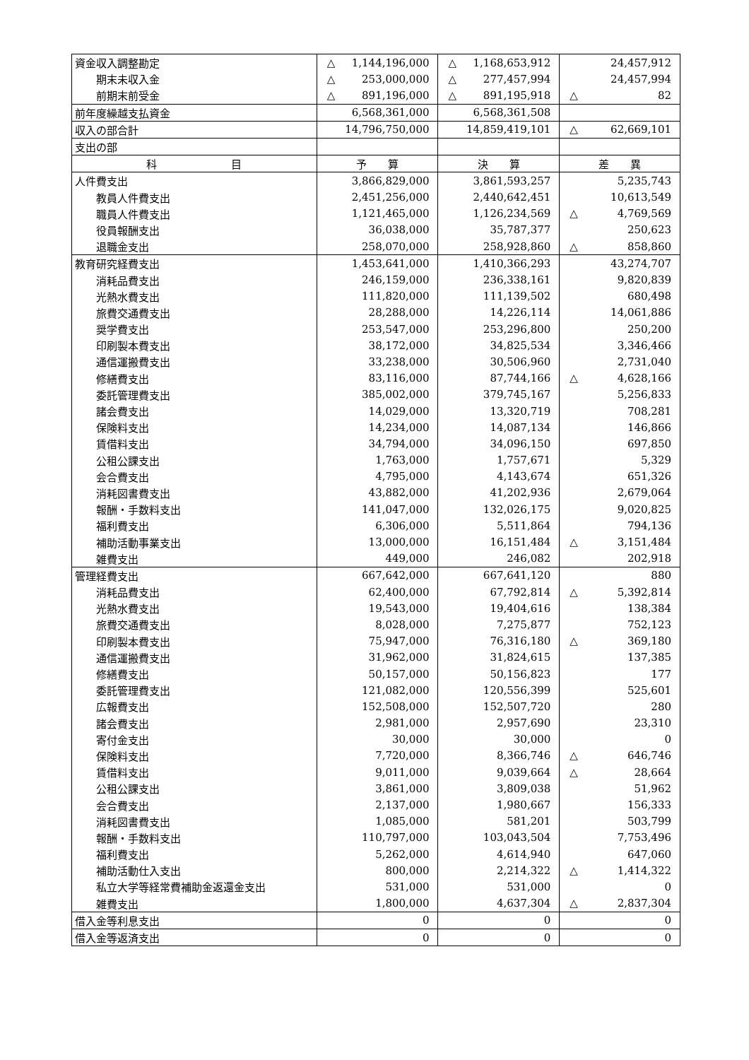| 資金収入調整勘定 | △ 1,144,196,000 | △ 1,168,653,912 | 24,457,912 |
| 期末未収入金 | △ 253,000,000 | △ 277,457,994 | 24,457,994 |
| 前期末前受金 | △ 891,196,000 | △ 891,195,918 | △ 82 |
| 前年度繰越支払資金 | 6,568,361,000 | 6,568,361,508 | |
| 収入の部合計 | 14,796,750,000 | 14,859,419,101 | △ 62,669,101 |
| 支出の部 | | | |
| 科 目 | 予 算 | 決 算 | 差 異 |
| 人件費支出 | 3,866,829,000 | 3,861,593,257 | 5,235,743 |
| 教員人件費支出 | 2,451,256,000 | 2,440,642,451 | 10,613,549 |
| 職員人件費支出 | 1,121,465,000 | 1,126,234,569 | △ 4,769,569 |
| 役員報酬支出 | 36,038,000 | 35,787,377 | 250,623 |
| 退職金支出 | 258,070,000 | 258,928,860 | △ 858,860 |
| 教育研究経費支出 | 1,453,641,000 | 1,410,366,293 | 43,274,707 |
| 消耗品費支出 | 246,159,000 | 236,338,161 | 9,820,839 |
| 光熱水費支出 | 111,820,000 | 111,139,502 | 680,498 |
| 旅費交通費支出 | 28,288,000 | 14,226,114 | 14,061,886 |
| 奨学費支出 | 253,547,000 | 253,296,800 | 250,200 |
| 印刷製本費支出 | 38,172,000 | 34,825,534 | 3,346,466 |
| 通信運搬費支出 | 33,238,000 | 30,506,960 | 2,731,040 |
| 修繕費支出 | 83,116,000 | 87,744,166 | △ 4,628,166 |
| 委託管理費支出 | 385,002,000 | 379,745,167 | 5,256,833 |
| 諸会費支出 | 14,029,000 | 13,320,719 | 708,281 |
| 保険料支出 | 14,234,000 | 14,087,134 | 146,866 |
| 賃借料支出 | 34,794,000 | 34,096,150 | 697,850 |
| 公租公課支出 | 1,763,000 | 1,757,671 | 5,329 |
| 会合費支出 | 4,795,000 | 4,143,674 | 651,326 |
| 消耗図書費支出 | 43,882,000 | 41,202,936 | 2,679,064 |
| 報酬・手数料支出 | 141,047,000 | 132,026,175 | 9,020,825 |
| 福利費支出 | 6,306,000 | 5,511,864 | 794,136 |
| 補助活動事業支出 | 13,000,000 | 16,151,484 | △ 3,151,484 |
| 雑費支出 | 449,000 | 246,082 | 202,918 |
| 管理経費支出 | 667,642,000 | 667,641,120 | 880 |
| 消耗品費支出 | 62,400,000 | 67,792,814 | △ 5,392,814 |
| 光熱水費支出 | 19,543,000 | 19,404,616 | 138,384 |
| 旅費交通費支出 | 8,028,000 | 7,275,877 | 752,123 |
| 印刷製本費支出 | 75,947,000 | 76,316,180 | △ 369,180 |
| 通信運搬費支出 | 31,962,000 | 31,824,615 | 137,385 |
| 修繕費支出 | 50,157,000 | 50,156,823 | 177 |
| 委託管理費支出 | 121,082,000 | 120,556,399 | 525,601 |
| 広報費支出 | 152,508,000 | 152,507,720 | 280 |
| 諸会費支出 | 2,981,000 | 2,957,690 | 23,310 |
| 寄付金支出 | 30,000 | 30,000 | 0 |
| 保険料支出 | 7,720,000 | 8,366,746 | △ 646,746 |
| 賃借料支出 | 9,011,000 | 9,039,664 | △ 28,664 |
| 公租公課支出 | 3,861,000 | 3,809,038 | 51,962 |
| 会合費支出 | 2,137,000 | 1,980,667 | 156,333 |
| 消耗図書費支出 | 1,085,000 | 581,201 | 503,799 |
| 報酬・手数料支出 | 110,797,000 | 103,043,504 | 7,753,496 |
| 福利費支出 | 5,262,000 | 4,614,940 | 647,060 |
| 補助活動仕入支出 | 800,000 | 2,214,322 | △ 1,414,322 |
| 私立大学等経常費補助金返還金支出 | 531,000 | 531,000 | 0 |
| 雑費支出 | 1,800,000 | 4,637,304 | △ 2,837,304 |
| 借入金等利息支出 | 0 | 0 | 0 |
| 借入金等返済支出 | 0 | 0 | 0 |